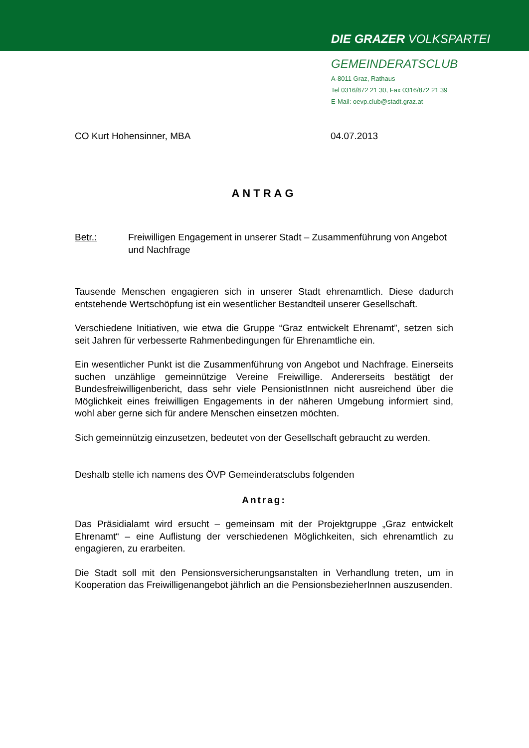DIE GRAZER VOLKSPARTEI
GEMEINDERATSCLUB
A-8011 Graz, Rathaus
Tel 0316/872 21 30, Fax 0316/872 21 39
E-Mail: oevp.club@stadt.graz.at
CO Kurt Hohensinner, MBA 04.07.2013
ANTRAG
Betr.: Freiwilligen Engagement in unserer Stadt – Zusammenführung von Angebot und Nachfrage
Tausende Menschen engagieren sich in unserer Stadt ehrenamtlich. Diese dadurch entstehende Wertschöpfung ist ein wesentlicher Bestandteil unserer Gesellschaft.
Verschiedene Initiativen, wie etwa die Gruppe “Graz entwickelt Ehrenamt”, setzen sich seit Jahren für verbesserte Rahmenbedingungen für Ehrenamtliche ein.
Ein wesentlicher Punkt ist die Zusammenführung von Angebot und Nachfrage. Einerseits suchen unzählige gemeinnützige Vereine Freiwillige. Andererseits bestätigt der Bundesfreiwilligenbericht, dass sehr viele PensionistInnen nicht ausreichend über die Möglichkeit eines freiwilligen Engagements in der näheren Umgebung informiert sind, wohl aber gerne sich für andere Menschen einsetzen möchten.
Sich gemeinnützig einzusetzen, bedeutet von der Gesellschaft gebraucht zu werden.
Deshalb stelle ich namens des ÖVP Gemeinderatsclubs folgenden
Antrag:
Das Präsidialamt wird ersucht – gemeinsam mit der Projektgruppe „Graz entwickelt Ehrenamt“ – eine Auflistung der verschiedenen Möglichkeiten, sich ehrenamtlich zu engagieren, zu erarbeiten.
Die Stadt soll mit den Pensionsversicherungsanstalten in Verhandlung treten, um in Kooperation das Freiwilligenangebot jährlich an die PensionsbezieherInnen auszusenden.